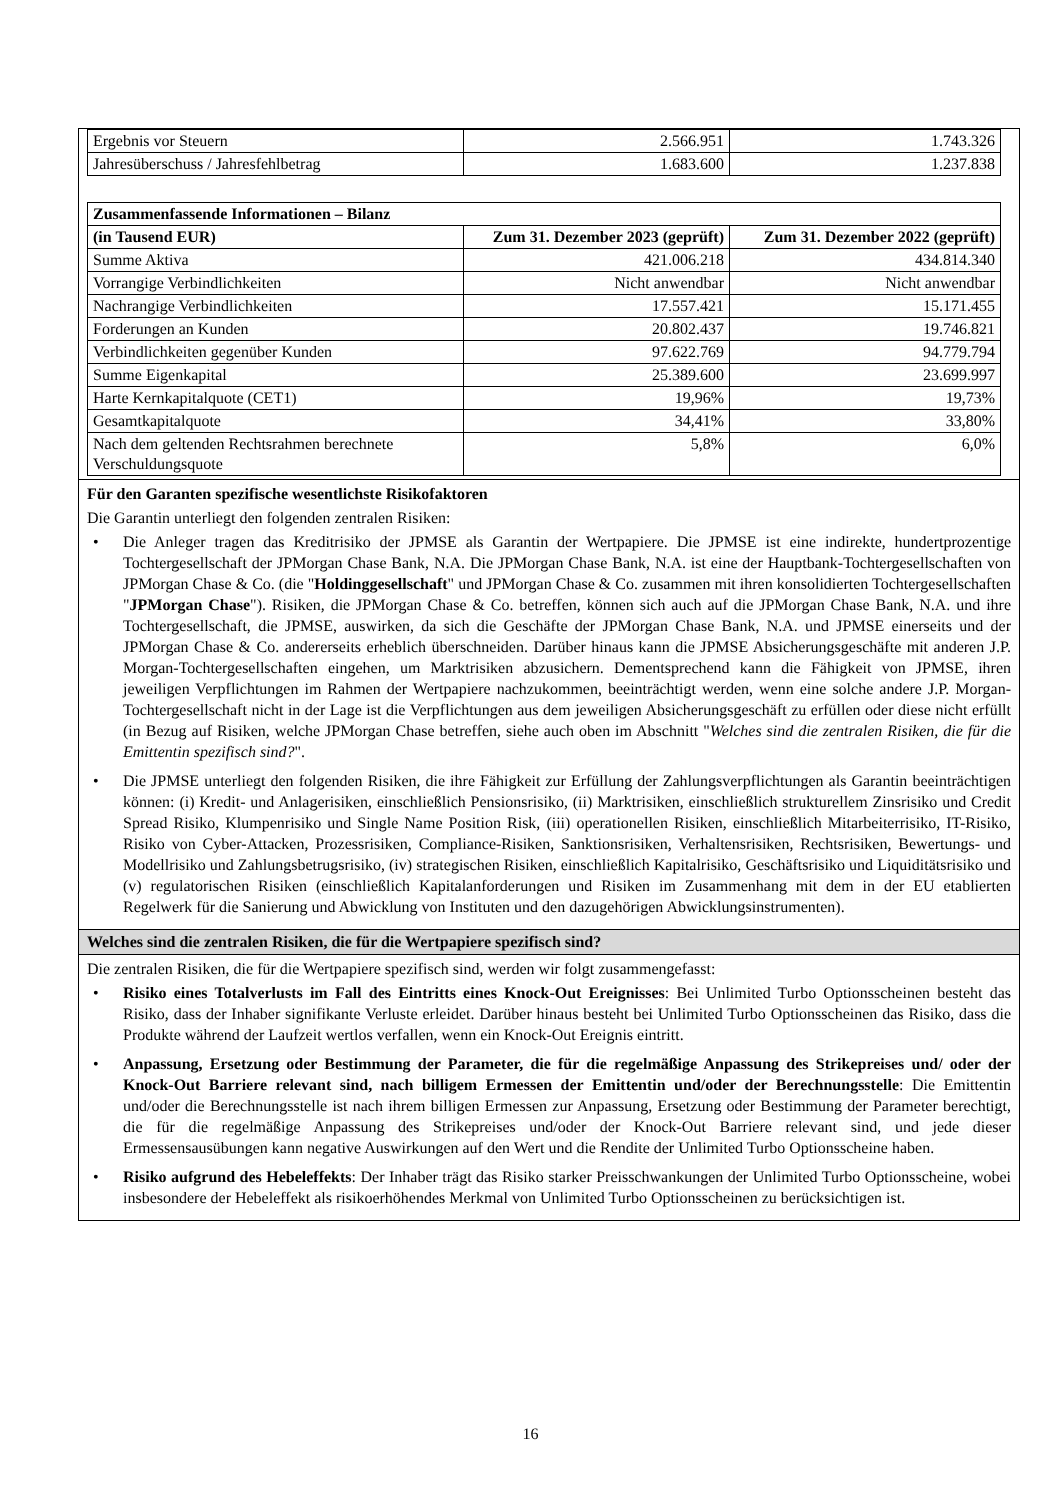| Ergebnis vor Steuern | 2.566.951 | 1.743.326 |
| Jahresüberschuss / Jahresfehlbetrag | 1.683.600 | 1.237.838 |
| Zusammenfassende Informationen – Bilanz | | |
| (in Tausend EUR) | Zum 31. Dezember 2023 (geprüft) | Zum 31. Dezember 2022 (geprüft) |
| Summe Aktiva | 421.006.218 | 434.814.340 |
| Vorrangige Verbindlichkeiten | Nicht anwendbar | Nicht anwendbar |
| Nachrangige Verbindlichkeiten | 17.557.421 | 15.171.455 |
| Forderungen an Kunden | 20.802.437 | 19.746.821 |
| Verbindlichkeiten gegenüber Kunden | 97.622.769 | 94.779.794 |
| Summe Eigenkapital | 25.389.600 | 23.699.997 |
| Harte Kernkapitalquote (CET1) | 19,96% | 19,73% |
| Gesamtkapitalquote | 34,41% | 33,80% |
| Nach dem geltenden Rechtsrahmen berechnete Verschuldungsquote | 5,8% | 6,0% |
Für den Garanten spezifische wesentlichste Risikofaktoren
Die Garantin unterliegt den folgenden zentralen Risiken:
• Die Anleger tragen das Kreditrisiko der JPMSE als Garantin der Wertpapiere. Die JPMSE ist eine indirekte, hundertprozentige Tochtergesellschaft der JPMorgan Chase Bank, N.A. Die JPMorgan Chase Bank, N.A. ist eine der Hauptbank-Tochtergesellschaften von JPMorgan Chase & Co. (die "Holdinggesellschaft" und JPMorgan Chase & Co. zusammen mit ihren konsolidierten Tochtergesellschaften "JPMorgan Chase"). Risiken, die JPMorgan Chase & Co. betreffen, können sich auch auf die JPMorgan Chase Bank, N.A. und ihre Tochtergesellschaft, die JPMSE, auswirken, da sich die Geschäfte der JPMorgan Chase Bank, N.A. und JPMSE einerseits und der JPMorgan Chase & Co. andererseits erheblich überschneiden. Darüber hinaus kann die JPMSE Absicherungsgeschäfte mit anderen J.P. Morgan-Tochtergesellschaften eingehen, um Marktrisiken abzusichern. Dementsprechend kann die Fähigkeit von JPMSE, ihren jeweiligen Verpflichtungen im Rahmen der Wertpapiere nachzukommen, beeinträchtigt werden, wenn eine solche andere J.P. Morgan-Tochtergesellschaft nicht in der Lage ist die Verpflichtungen aus dem jeweiligen Absicherungsgeschäft zu erfüllen oder diese nicht erfüllt (in Bezug auf Risiken, welche JPMorgan Chase betreffen, siehe auch oben im Abschnitt "Welches sind die zentralen Risiken, die für die Emittentin spezifisch sind?".
• Die JPMSE unterliegt den folgenden Risiken, die ihre Fähigkeit zur Erfüllung der Zahlungsverpflichtungen als Garantin beeinträchtigen können: (i) Kredit- und Anlagerisiken, einschließlich Pensionsrisiko, (ii) Marktrisiken, einschließlich strukturellem Zinsrisiko und Credit Spread Risiko, Klumpenrisiko und Single Name Position Risk, (iii) operationellen Risiken, einschließlich Mitarbeiterrisiko, IT-Risiko, Risiko von Cyber-Attacken, Prozessrisiken, Compliance-Risiken, Sanktionsrisiken, Verhaltensrisiken, Rechtsrisiken, Bewertungs- und Modellrisiko und Zahlungsbetrugsrisiko, (iv) strategischen Risiken, einschließlich Kapitalrisiko, Geschäftsrisiko und Liquiditätsrisiko und (v) regulatorischen Risiken (einschließlich Kapitalanforderungen und Risiken im Zusammenhang mit dem in der EU etablierten Regelwerk für die Sanierung und Abwicklung von Instituten und den dazugehörigen Abwicklungsinstrumenten).
Welches sind die zentralen Risiken, die für die Wertpapiere spezifisch sind?
Die zentralen Risiken, die für die Wertpapiere spezifisch sind, werden wir folgt zusammengefasst:
• Risiko eines Totalverlusts im Fall des Eintritts eines Knock-Out Ereignisses: Bei Unlimited Turbo Optionsscheinen besteht das Risiko, dass der Inhaber signifikante Verluste erleidet. Darüber hinaus besteht bei Unlimited Turbo Optionsscheinen das Risiko, dass die Produkte während der Laufzeit wertlos verfallen, wenn ein Knock-Out Ereignis eintritt.
• Anpassung, Ersetzung oder Bestimmung der Parameter, die für die regelmäßige Anpassung des Strikepreises und/ oder der Knock-Out Barriere relevant sind, nach billigem Ermessen der Emittentin und/oder der Berechnungsstelle: Die Emittentin und/oder die Berechnungsstelle ist nach ihrem billigen Ermessen zur Anpassung, Ersetzung oder Bestimmung der Parameter berechtigt, die für die regelmäßige Anpassung des Strikepreises und/oder der Knock-Out Barriere relevant sind, und jede dieser Ermessensausübungen kann negative Auswirkungen auf den Wert und die Rendite der Unlimited Turbo Optionsscheine haben.
• Risiko aufgrund des Hebeleffekts: Der Inhaber trägt das Risiko starker Preisschwankungen der Unlimited Turbo Optionsscheine, wobei insbesondere der Hebeleffekt als risikoerhöhendes Merkmal von Unlimited Turbo Optionsscheinen zu berücksichtigen ist.
16